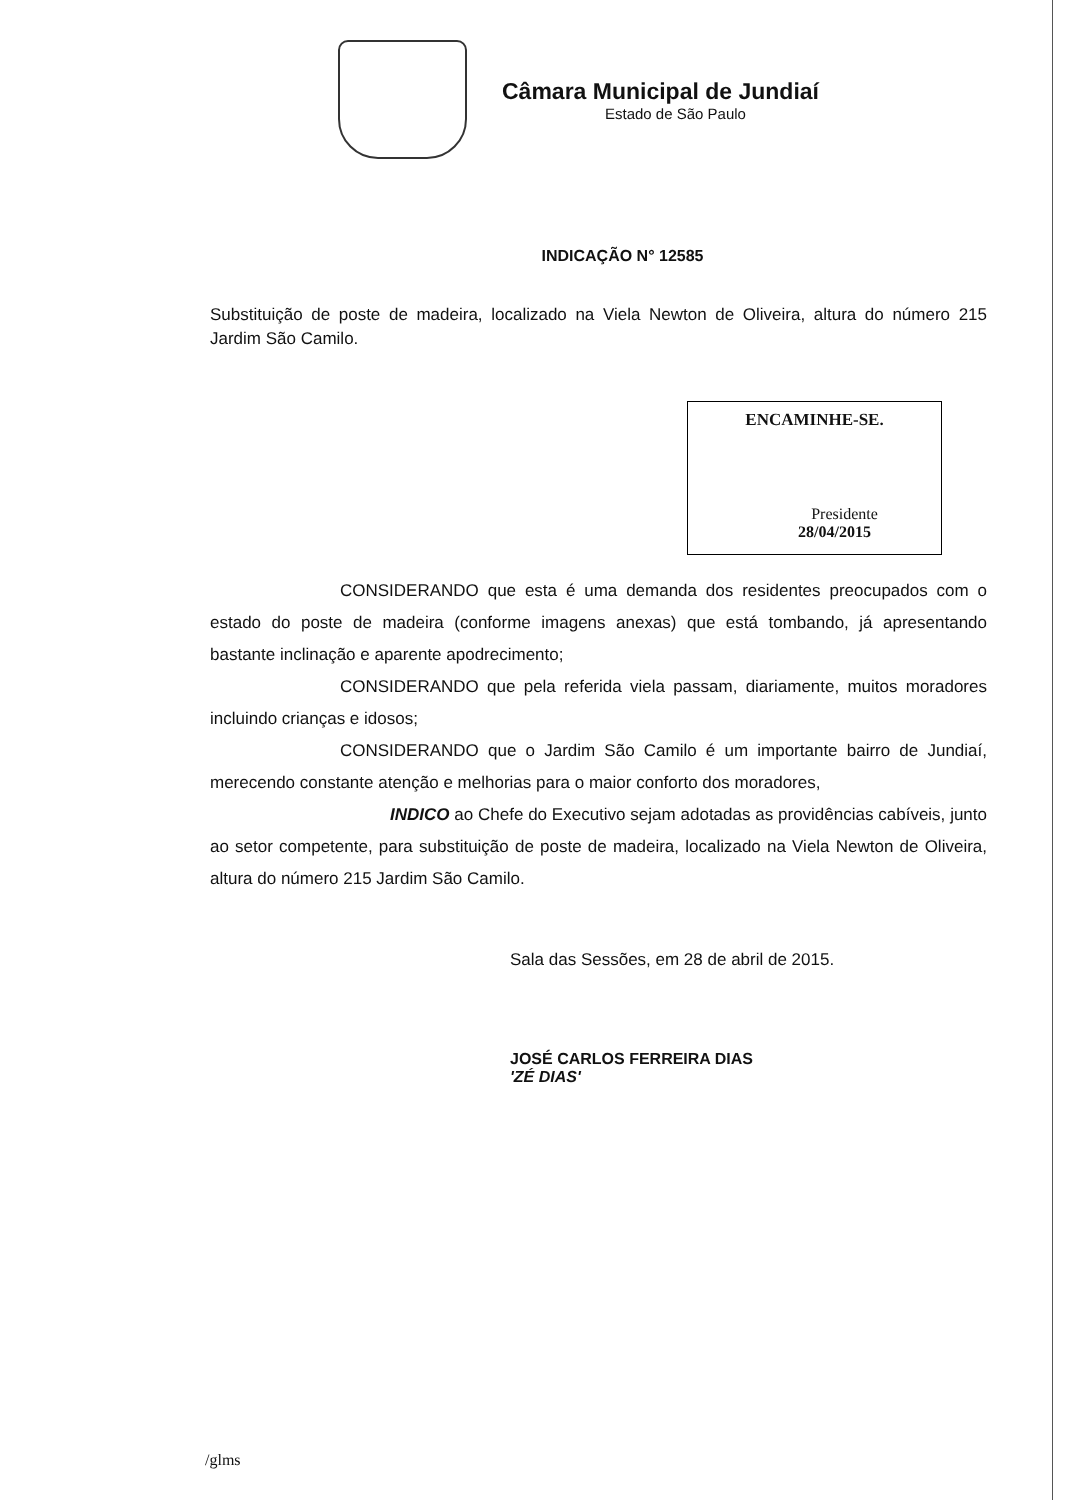Câmara Municipal de Jundiaí
Estado de São Paulo
INDICAÇÃO N° 12585
Substituição de poste de madeira, localizado na Viela Newton de Oliveira, altura do número 215 Jardim São Camilo.
ENCAMINHE-SE.
Presidente
28/04/2015
CONSIDERANDO que esta é uma demanda dos residentes preocupados com o estado do poste de madeira (conforme imagens anexas) que está tombando, já apresentando bastante inclinação e aparente apodrecimento;
CONSIDERANDO que pela referida viela passam, diariamente, muitos moradores incluindo crianças e idosos;
CONSIDERANDO que o Jardim São Camilo é um importante bairro de Jundiaí, merecendo constante atenção e melhorias para o maior conforto dos moradores,
INDICO ao Chefe do Executivo sejam adotadas as providências cabíveis, junto ao setor competente, para substituição de poste de madeira, localizado na Viela Newton de Oliveira, altura do número 215 Jardim São Camilo.
Sala das Sessões, em 28 de abril de 2015.
JOSÉ CARLOS FERREIRA DIAS
'ZÉ DIAS'
/glms